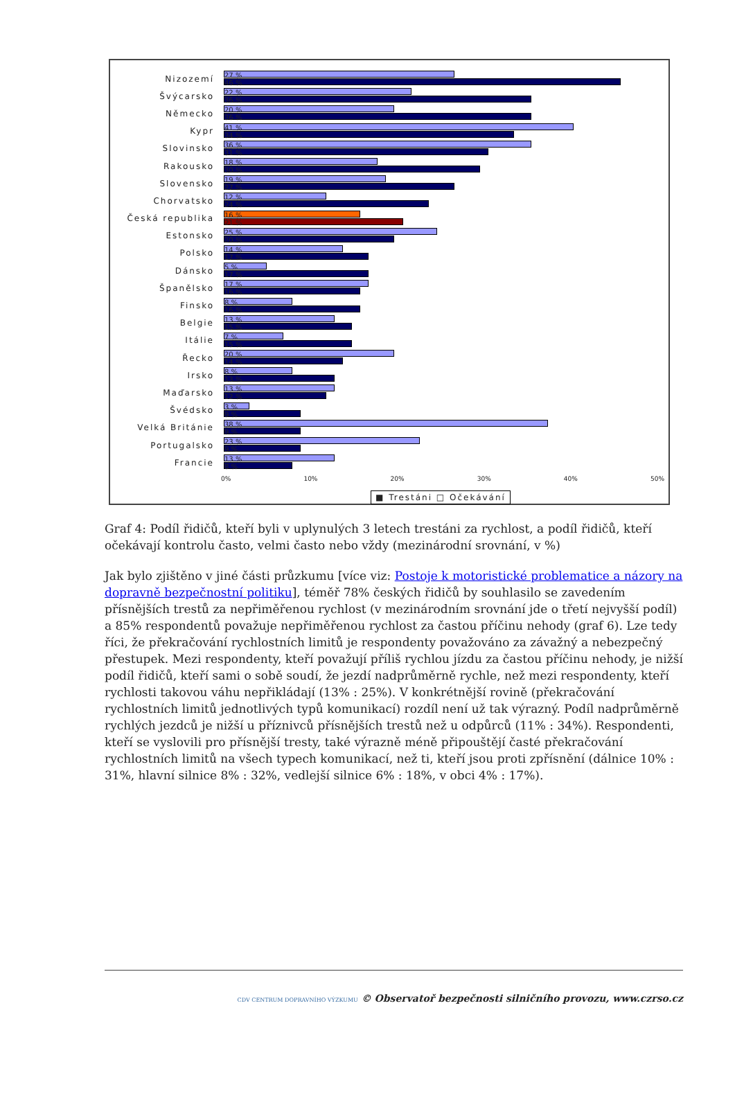Nizozemí
27 %
46 %
Švýcarsko
22 %
36 %
Německo
20 %
36 %
Kypr
41 %
34 %
Slovinsko
36 %
31 %
Rakousko
18 %
30 %
Slovensko
19 %
27 %
Chorvatsko
12 %
24 %
Česká republika
16 %
21 %
Estonsko
25 %
20 %
Polsko
14 %
17 %
Dánsko
5 %
17 %
Španělsko
17 %
16 %
Finsko
8 %
16 %
Belgie
13 %
15 %
Itálie
7 %
15 %
Řecko
20 %
14 %
Irsko
8 %
13 %
Maďarsko
13 %
12 %
Švédsko
3 %
9 %
Velká Británie
38 %
9 %
Portugalsko
23 %
9 %
Francie
13 %
8 %
0% 10% 20% 30% 40% 50%
■ Trestáni □ Očekávání
Graf 4: Podíl řidičů, kteří byli v uplynulých 3 letech trestáni za rychlost, a podíl řidičů, kteří očekávají kontrolu často, velmi často nebo vždy (mezinárodní srovnání, v %)
Jak bylo zjištěno v jiné části průzkumu [více viz: Postoje k motoristické problematice a názory na dopravně bezpečnostní politiku], téměř 78% českých řidičů by souhlasilo se zavedením přísnějších trestů za nepřiměřenou rychlost (v mezinárodním srovnání jde o třetí nejvyšší podíl) a 85% respondentů považuje nepřiměřenou rychlost za častou příčinu nehody (graf 6). Lze tedy říci, že překračování rychlostních limitů je respondenty považováno za závažný a nebezpečný přestupek. Mezi respondenty, kteří považují příliš rychlou jízdu za častou příčinu nehody, je nižší podíl řidičů, kteří sami o sobě soudí, že jezdí nadprůměrně rychle, než mezi respondenty, kteří rychlosti takovou váhu nepřikládají (13% : 25%). V konkrétnější rovině (překračování rychlostních limitů jednotlivých typů komunikací) rozdíl není už tak výrazný. Podíl nadprůměrně rychlých jezdců je nižší u příznivců přísnějších trestů než u odpůrců (11% : 34%). Respondenti, kteří se vyslovili pro přísnější tresty, také výrazně méně připouštějí časté překračování rychlostních limitů na všech typech komunikací, než ti, kteří jsou proti zpřísnění (dálnice 10% : 31%, hlavní silnice 8% : 32%, vedlejší silnice 6% : 18%, v obci 4% : 17%).
CDV CENTRUM DOPRAVNÍHO VÝZKUMU © Observatoř bezpečnosti silničního provozu, www.czrso.cz